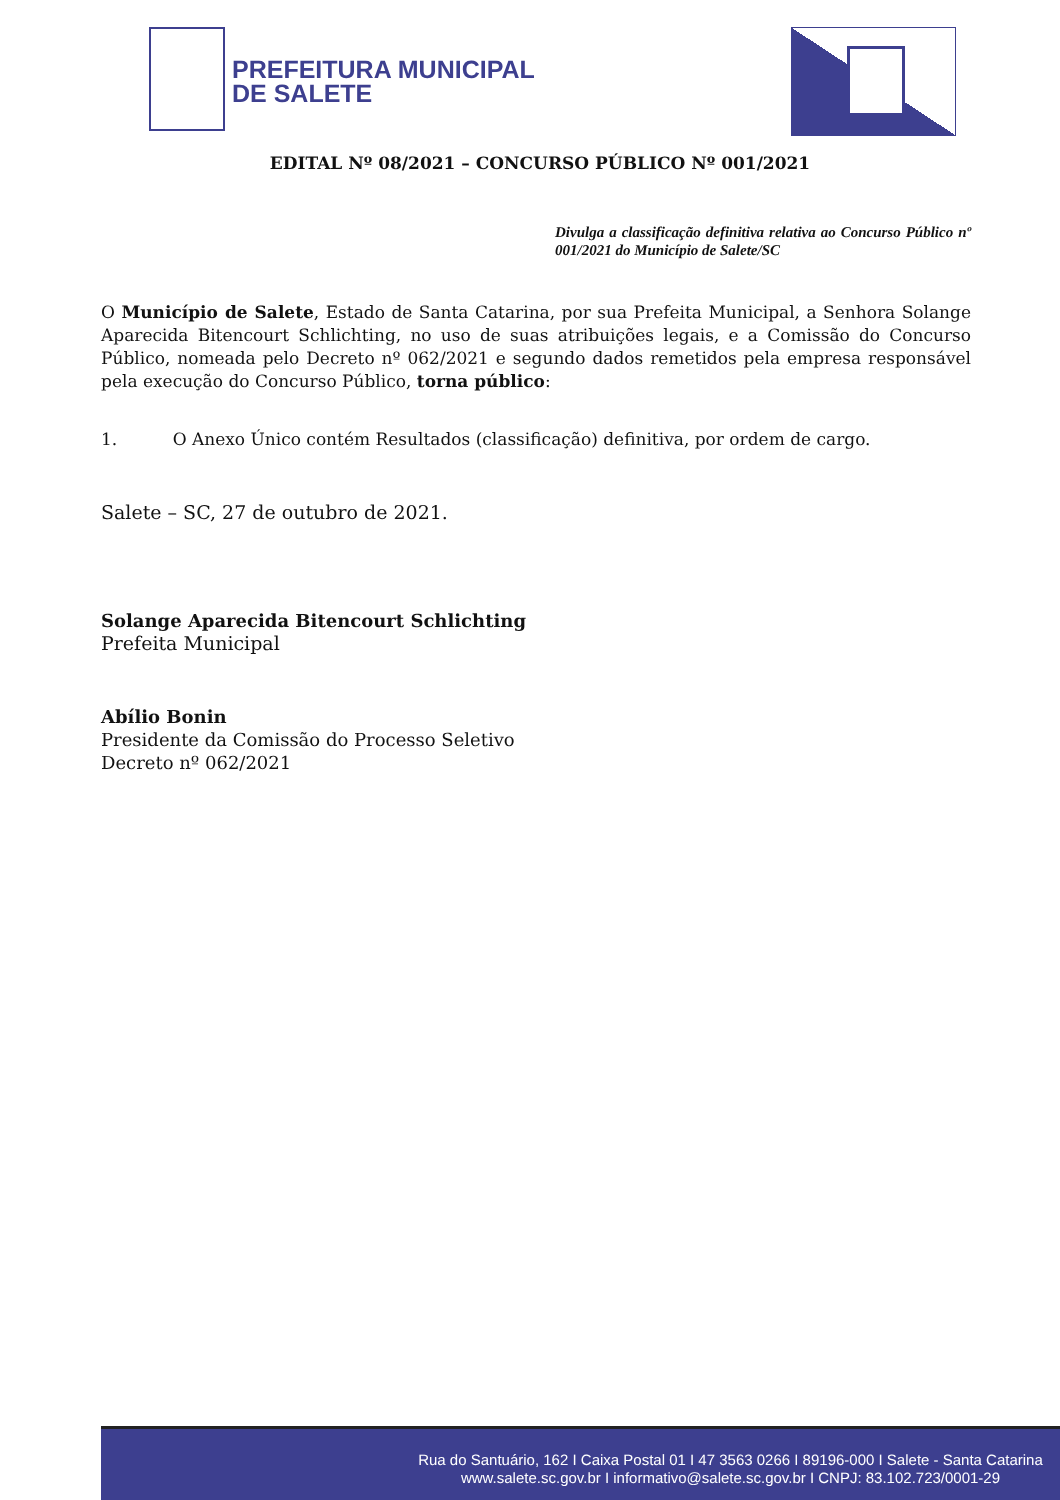PREFEITURA MUNICIPAL
DE SALETE
EDITAL Nº 08/2021 – CONCURSO PÚBLICO Nº 001/2021
Divulga a classificação definitiva relativa ao Concurso Público nº 001/2021 do Município de Salete/SC
O Município de Salete, Estado de Santa Catarina, por sua Prefeita Municipal, a Senhora Solange Aparecida Bitencourt Schlichting, no uso de suas atribuições legais, e a Comissão do Concurso Público, nomeada pelo Decreto nº 062/2021 e segundo dados remetidos pela empresa responsável pela execução do Concurso Público, torna público:
1. O Anexo Único contém Resultados (classificação) definitiva, por ordem de cargo.
Salete – SC, 27 de outubro de 2021.
Solange Aparecida Bitencourt Schlichting
Prefeita Municipal
Abílio Bonin
Presidente da Comissão do Processo Seletivo
Decreto nº 062/2021
Rua do Santuário, 162 I Caixa Postal 01 I 47 3563 0266 I 89196-000 I Salete - Santa Catarina
www.salete.sc.gov.br I informativo@salete.sc.gov.br I CNPJ: 83.102.723/0001-29